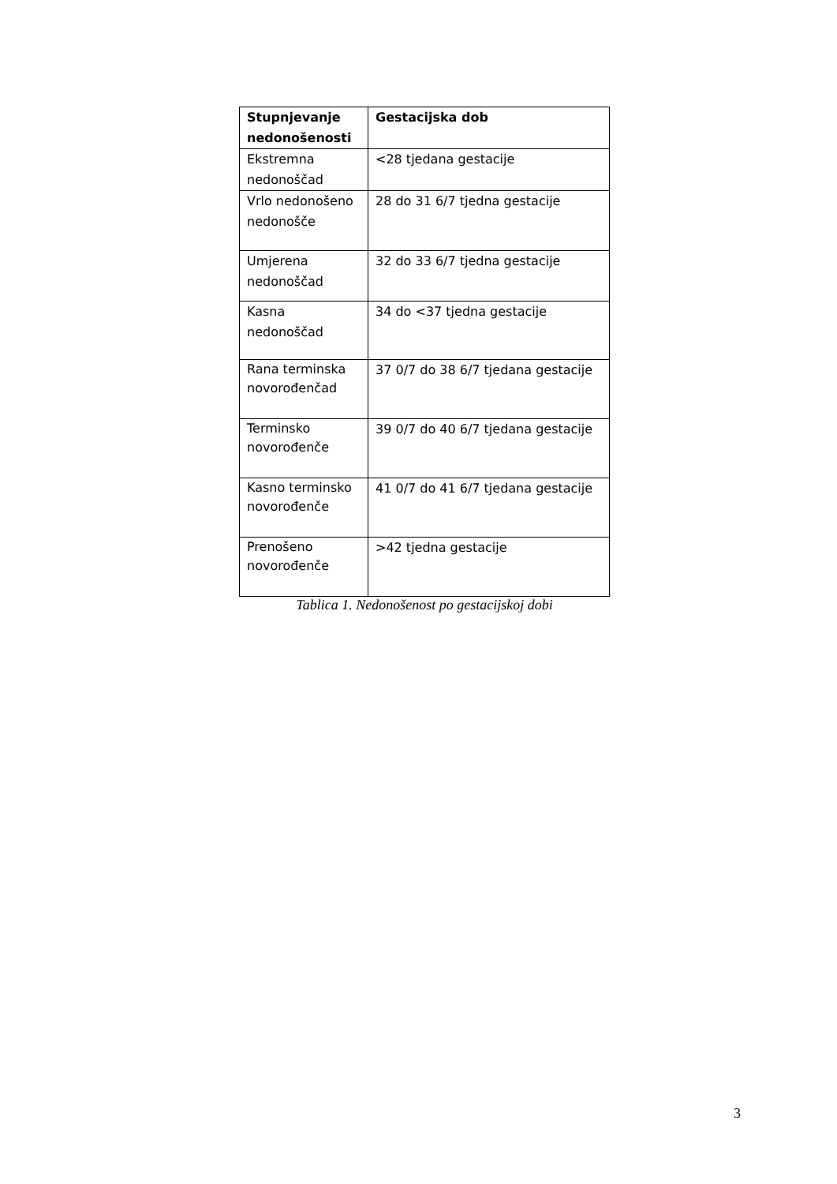| Stupnjevanje nedonošenosti | Gestacijska dob |
| --- | --- |
| Ekstremna nedonoščad | <28 tjedana gestacije |
| Vrlo nedonošeno nedonošče | 28 do 31 6/7 tjedna gestacije |
| Umjerena nedonoščad | 32 do 33 6/7 tjedna gestacije |
| Kasna nedonoščad | 34 do <37 tjedna gestacije |
| Rana terminska novorođenčad | 37 0/7 do 38 6/7 tjedana gestacije |
| Terminsko novorođenče | 39 0/7 do 40 6/7 tjedana gestacije |
| Kasno terminsko novorođenče | 41 0/7 do 41 6/7 tjedana gestacije |
| Prenošeno novorođenče | >42 tjedna gestacije |
Tablica 1. Nedonošenost po gestacijskoj dobi
3